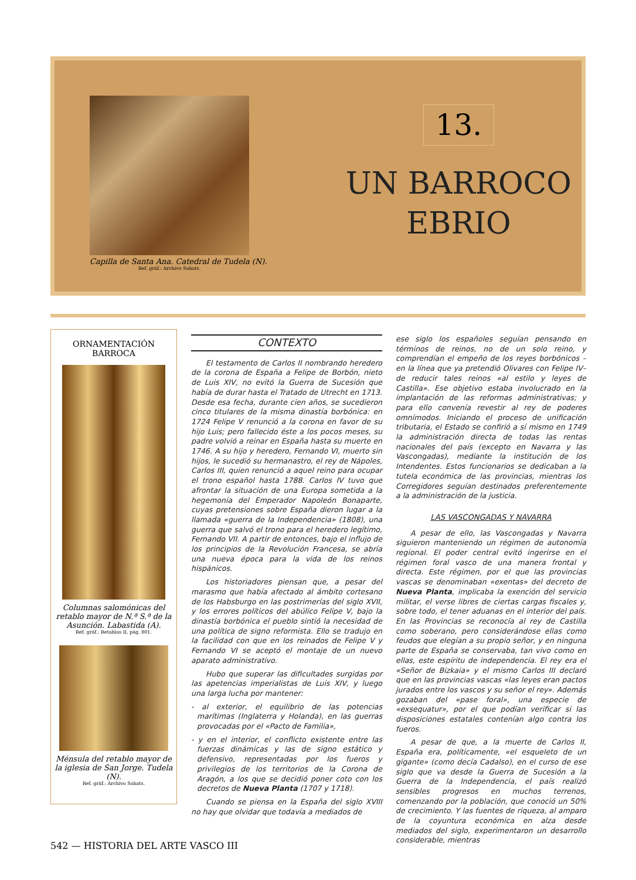Capilla de Santa Ana. Catedral de Tudela (N).
Ref. gráf.: Archivo Sahats.
13.
UN BARROCO
EBRIO
ORNAMENTACIÓN
BARROCA
Columnas salomónicas del retablo mayor de N.ª S.ª de la Asunción. Labastida (A).
Ref. gráf.: Retablos II, pág. 801.
Ménsula del retablo mayor de la iglesia de San Jorge. Tudela (N).
Ref. gráf.: Archivo Sahats.
CONTEXTO
El testamento de Carlos II nombrando heredero de la corona de España a Felipe de Borbón, nieto de Luis XIV, no evitó la Guerra de Sucesión que había de durar hasta el Tratado de Utrecht en 1713. Desde esa fecha, durante cien años, se sucedieron cinco titulares de la misma dinastía borbónica: en 1724 Felipe V renunció a la corona en favor de su hijo Luis; pero fallecido éste a los pocos meses, su padre volvió a reinar en España hasta su muerte en 1746. A su hijo y heredero, Fernando VI, muerto sin hijos, le sucedió su hermanastro, el rey de Nápoles, Carlos III, quien renunció a aquel reino para ocupar el trono español hasta 1788. Carlos IV tuvo que afrontar la situación de una Europa sometida a la hegemonía del Emperador Napoleón Bonaparte, cuyas pretensiones sobre España dieron lugar a la llamada «guerra de la Independencia» (1808), una guerra que salvó el trono para el heredero legítimo, Fernando VII. A partir de entonces, bajo el influjo de los principios de la Revolución Francesa, se abría una nueva época para la vida de los reinos hispánicos.
Los historiadores piensan que, a pesar del marasmo que había afectado al ámbito cortesano de los Habsburgo en las postrimerías del siglo XVII, y los errores políticos del abúlico Felipe V, bajo la dinastía borbónica el pueblo sintió la necesidad de una política de signo reformista. Ello se tradujo en la facilidad con que en los reinados de Felipe V y Fernando VI se aceptó el montaje de un nuevo aparato administrativo.
Hubo que superar las dificultades surgidas por las apetencias imperialistas de Luis XIV, y luego una larga lucha por mantener:
- al exterior, el equilibrio de las potencias marítimas (Inglaterra y Holanda), en las guerras provocadas por el «Pacto de Familia»,
- y en el interior, el conflicto existente entre las fuerzas dinámicas y las de signo estático y defensivo, representadas por los fueros y privilegios de los territorios de la Corona de Aragón, a los que se decidió poner coto con los decretos de Nueva Planta (1707 y 1718).
Cuando se piensa en la España del siglo XVIII no hay que olvidar que todavía a mediados de
ese siglo los españoles seguían pensando en términos de reinos, no de un solo reino, y comprendían el empeño de los reyes borbónicos –en la línea que ya pretendió Olivares con Felipe IV– de reducir tales reinos «al estilo y leyes de Castilla». Ese objetivo estaba involucrado en la implantación de las reformas administrativas; y para ello convenía revestir al rey de poderes omnímodos. Iniciando el proceso de unificación tributaria, el Estado se confirió a sí mismo en 1749 la administración directa de todas las rentas nacionales del país (excepto en Navarra y las Vascongadas), mediante la institución de los Intendentes. Estos funcionarios se dedicaban a la tutela económica de las provincias, mientras los Corregidores seguían destinados preferentemente a la administración de la justicia.
LAS VASCONGADAS Y NAVARRA
A pesar de ello, las Vascongadas y Navarra siguieron manteniendo un régimen de autonomía regional. El poder central evitó ingerirse en el régimen foral vasco de una manera frontal y directa. Este régimen, por el que las provincias vascas se denominaban «exentas» del decreto de Nueva Planta, implicaba la exención del servicio militar, el verse libres de ciertas cargas fiscales y, sobre todo, el tener aduanas en el interior del país. En las Provincias se reconocía al rey de Castilla como soberano, pero considerándose ellas como feudos que elegían a su propio señor, y en ninguna parte de España se conservaba, tan vivo como en ellas, este espíritu de independencia. El rey era el «Señor de Bizkaia» y el mismo Carlos III declaró que en las provincias vascas «las leyes eran pactos jurados entre los vascos y su señor el rey». Además gozaban del «pase foral», una especie de «exsequatur», por el que podían verificar si las disposiciones estatales contenían algo contra los fueros.
A pesar de que, a la muerte de Carlos II, España era, políticamente, «el esqueleto de un gigante» (como decía Cadalso), en el curso de ese siglo que va desde la Guerra de Sucesión a la Guerra de la Independencia, el país realizó sensibles progresos en muchos terrenos, comenzando por la población, que conoció un 50% de crecimiento. Y las fuentes de riqueza, al amparo de la coyuntura económica en alza desde mediados del siglo, experimentaron un desarrollo considerable, mientras
542 — HISTORIA DEL ARTE VASCO III